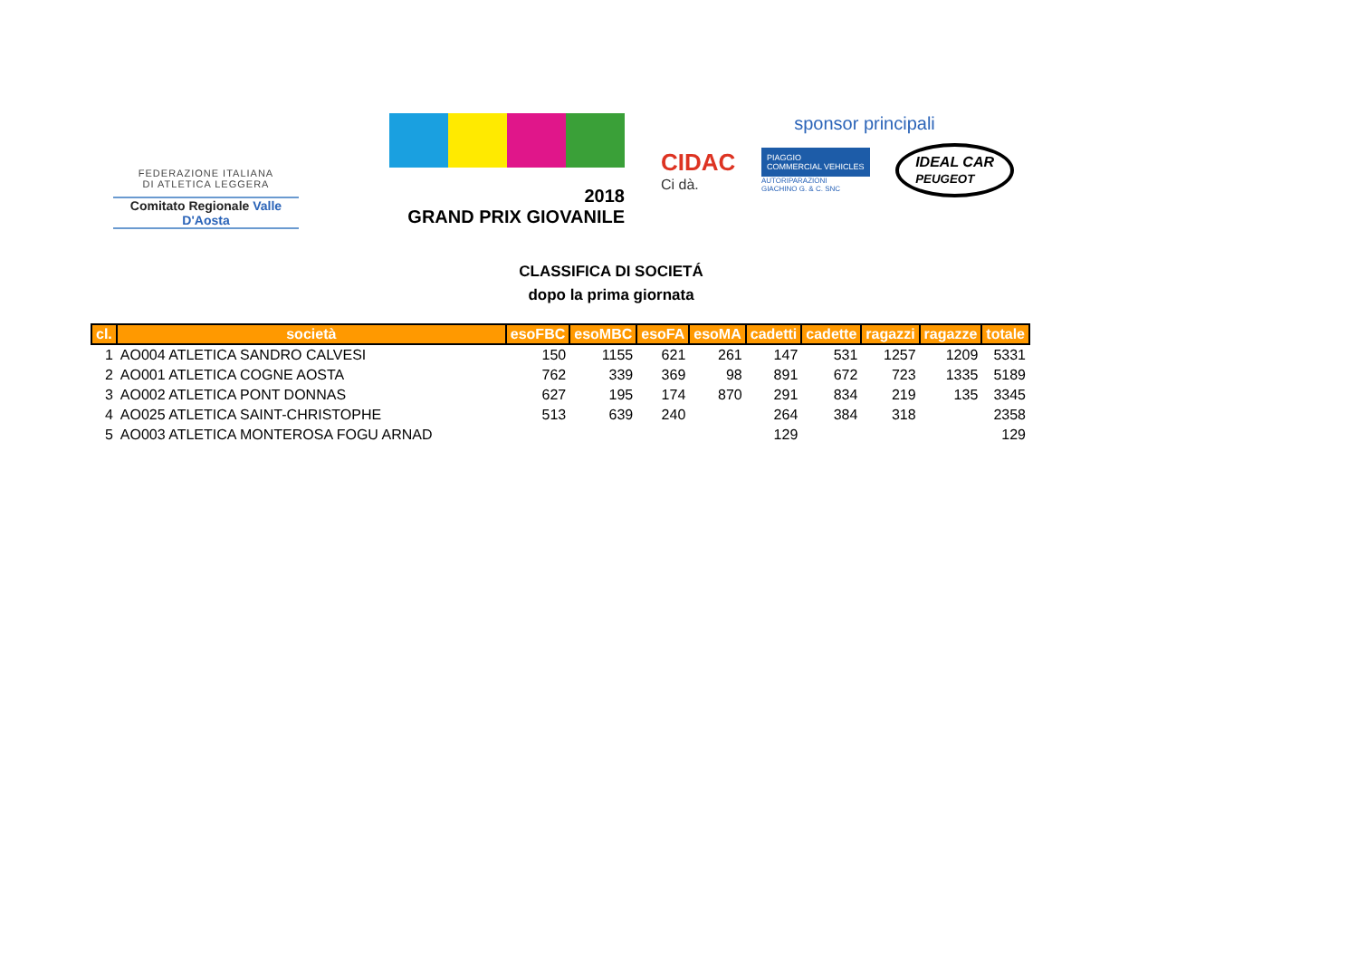FEDERAZIONE ITALIANA
DI ATLETICA LEGGERA
Comitato Regionale Valle D'Aosta
2018
GRAND PRIX GIOVANILE
sponsor principali
CIDAC
Ci dà.
PIAGGIO
COMMERCIAL VEHICLES
AUTORIPARAZIONI
GIACHINO G. & C. SNC
IDEAL CAR
PEUGEOT
CLASSIFICA DI SOCIETÁ
dopo la prima giornata
| cl. | società | esoFBC | esoMBC | esoFA | esoMA | cadetti | cadette | ragazzi | ragazze | totale |
| --- | --- | --- | --- | --- | --- | --- | --- | --- | --- | --- |
| 1 | AO004 ATLETICA SANDRO CALVESI | 150 | 1155 | 621 | 261 | 147 | 531 | 1257 | 1209 | 5331 |
| 2 | AO001 ATLETICA COGNE AOSTA | 762 | 339 | 369 | 98 | 891 | 672 | 723 | 1335 | 5189 |
| 3 | AO002 ATLETICA PONT DONNAS | 627 | 195 | 174 | 870 | 291 | 834 | 219 | 135 | 3345 |
| 4 | AO025 ATLETICA SAINT-CHRISTOPHE | 513 | 639 | 240 | | 264 | 384 | 318 | | 2358 |
| 5 | AO003 ATLETICA MONTEROSA FOGU ARNAD | | | | | 129 | | | | 129 |